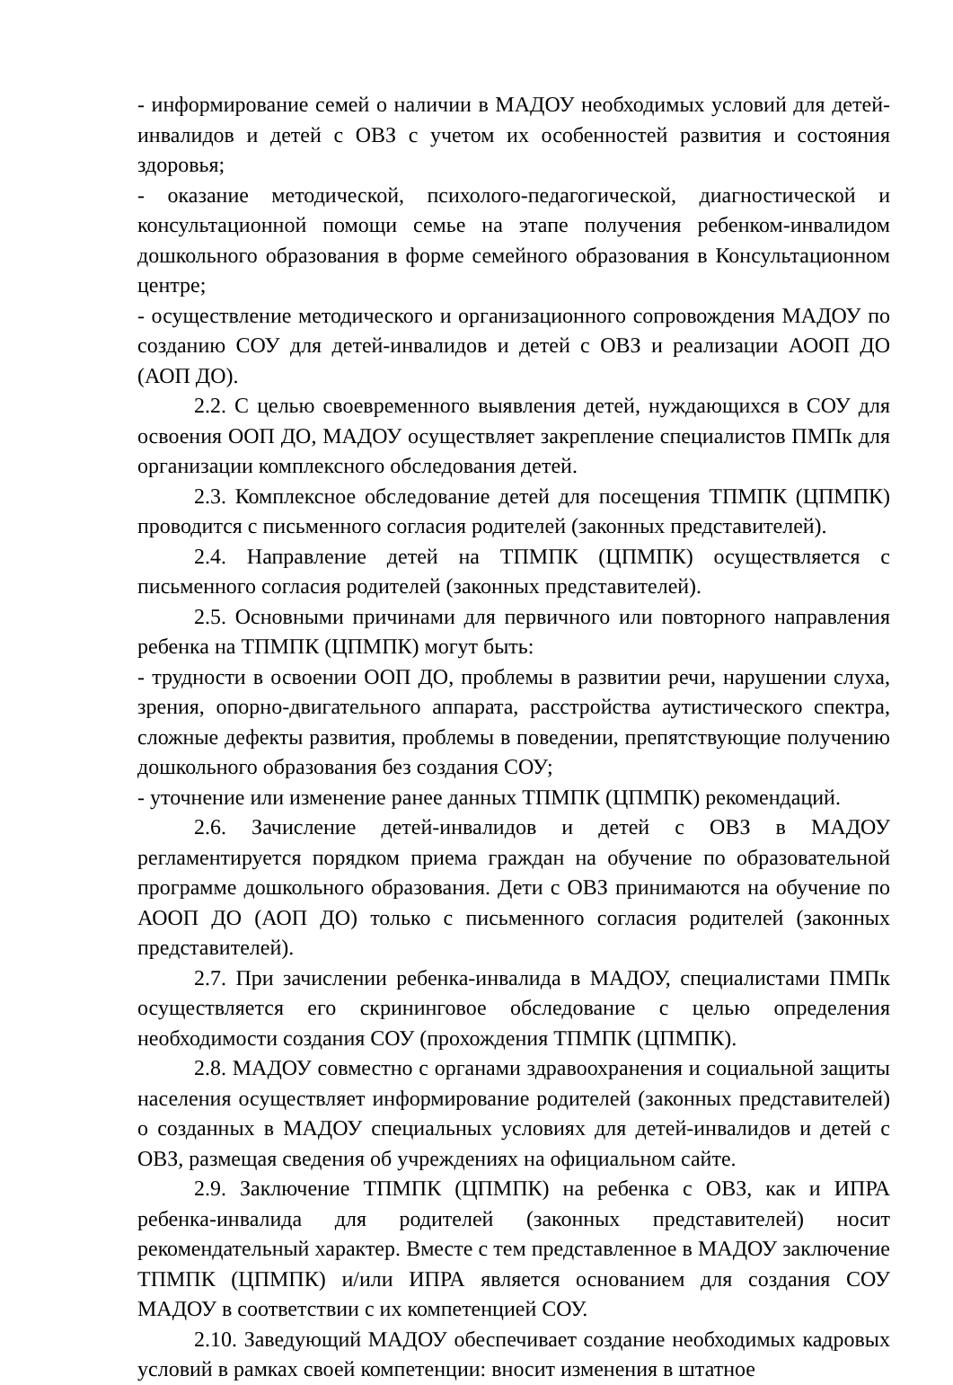- информирование семей о наличии в МАДОУ необходимых условий для детей-инвалидов и детей с ОВЗ с учетом их особенностей развития и состояния здоровья;
- оказание методической, психолого-педагогической, диагностической и консультационной помощи семье на этапе получения ребенком-инвалидом дошкольного образования в форме семейного образования в Консультационном центре;
- осуществление методического и организационного сопровождения МАДОУ по созданию СОУ для детей-инвалидов и детей с ОВЗ и реализации АООП ДО (АОП ДО).
2.2. С целью своевременного выявления детей, нуждающихся в СОУ для освоения ООП ДО, МАДОУ осуществляет закрепление специалистов ПМПк для организации комплексного обследования детей.
2.3. Комплексное обследование детей для посещения ТПМПК (ЦПМПК) проводится с письменного согласия родителей (законных представителей).
2.4. Направление детей на ТПМПК (ЦПМПК) осуществляется с письменного согласия родителей (законных представителей).
2.5. Основными причинами для первичного или повторного направления ребенка на ТПМПК (ЦПМПК) могут быть:
- трудности в освоении ООП ДО, проблемы в развитии речи, нарушении слуха, зрения, опорно-двигательного аппарата, расстройства аутистического спектра, сложные дефекты развития, проблемы в поведении, препятствующие получению дошкольного образования без создания СОУ;
- уточнение или изменение ранее данных ТПМПК (ЦПМПК) рекомендаций.
2.6. Зачисление детей-инвалидов и детей с ОВЗ в МАДОУ регламентируется порядком приема граждан на обучение по образовательной программе дошкольного образования. Дети с ОВЗ принимаются на обучение по АООП ДО (АОП ДО) только с письменного согласия родителей (законных представителей).
2.7. При зачислении ребенка-инвалида в МАДОУ, специалистами ПМПк осуществляется его скрининговое обследование с целью определения необходимости создания СОУ (прохождения ТПМПК (ЦПМПК).
2.8. МАДОУ совместно с органами здравоохранения и социальной защиты населения осуществляет информирование родителей (законных представителей) о созданных в МАДОУ специальных условиях для детей-инвалидов и детей с ОВЗ, размещая сведения об учреждениях на официальном сайте.
2.9. Заключение ТПМПК (ЦПМПК) на ребенка с ОВЗ, как и ИПРА ребенка-инвалида для родителей (законных представителей) носит рекомендательный характер. Вместе с тем представленное в МАДОУ заключение ТПМПК (ЦПМПК) и/или ИПРА является основанием для создания СОУ МАДОУ в соответствии с их компетенцией СОУ.
2.10. Заведующий МАДОУ обеспечивает создание необходимых кадровых условий в рамках своей компетенции: вносит изменения в штатное